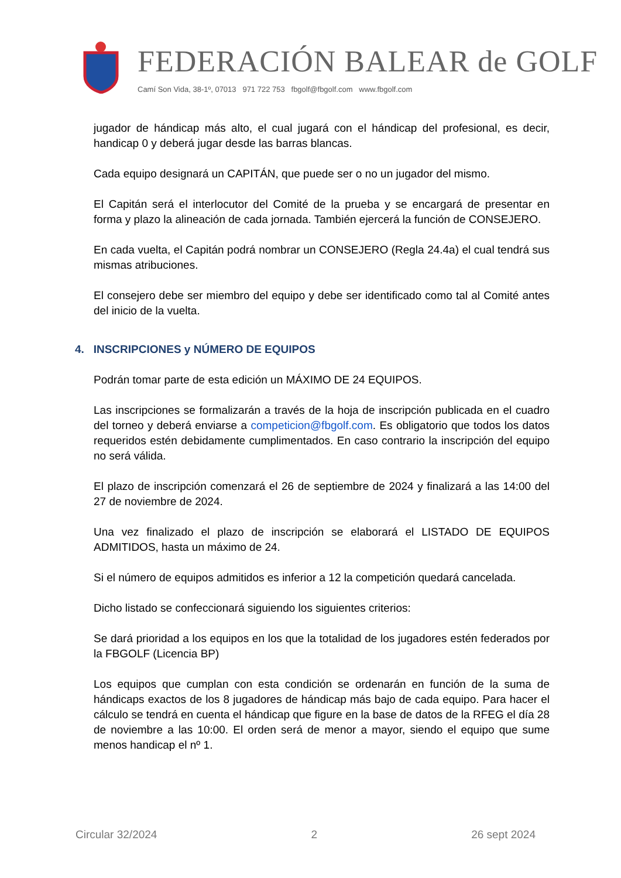FEDERACIÓN BALEAR de GOLF
Camí Son Vida, 38-1º, 07013 971 722 753 fbgolf@fbgolf.com www.fbgolf.com
jugador de hándicap más alto, el cual jugará con el hándicap del profesional, es decir, handicap 0 y deberá jugar desde las barras blancas.
Cada equipo designará un CAPITÁN, que puede ser o no un jugador del mismo.
El Capitán será el interlocutor del Comité de la prueba y se encargará de presentar en forma y plazo la alineación de cada jornada. También ejercerá la función de CONSEJERO.
En cada vuelta, el Capitán podrá nombrar un CONSEJERO (Regla 24.4a) el cual tendrá sus mismas atribuciones.
El consejero debe ser miembro del equipo y debe ser identificado como tal al Comité antes del inicio de la vuelta.
4. INSCRIPCIONES y NÚMERO DE EQUIPOS
Podrán tomar parte de esta edición un MÁXIMO DE 24 EQUIPOS.
Las inscripciones se formalizarán a través de la hoja de inscripción publicada en el cuadro del torneo y deberá enviarse a competicion@fbgolf.com. Es obligatorio que todos los datos requeridos estén debidamente cumplimentados. En caso contrario la inscripción del equipo no será válida.
El plazo de inscripción comenzará el 26 de septiembre de 2024 y finalizará a las 14:00 del 27 de noviembre de 2024.
Una vez finalizado el plazo de inscripción se elaborará el LISTADO DE EQUIPOS ADMITIDOS, hasta un máximo de 24.
Si el número de equipos admitidos es inferior a 12 la competición quedará cancelada.
Dicho listado se confeccionará siguiendo los siguientes criterios:
Se dará prioridad a los equipos en los que la totalidad de los jugadores estén federados por la FBGOLF (Licencia BP)
Los equipos que cumplan con esta condición se ordenarán en función de la suma de hándicaps exactos de los 8 jugadores de hándicap más bajo de cada equipo. Para hacer el cálculo se tendrá en cuenta el hándicap que figure en la base de datos de la RFEG el día 28 de noviembre a las 10:00. El orden será de menor a mayor, siendo el equipo que sume menos handicap el nº 1.
Circular 32/2024 2 26 sept 2024